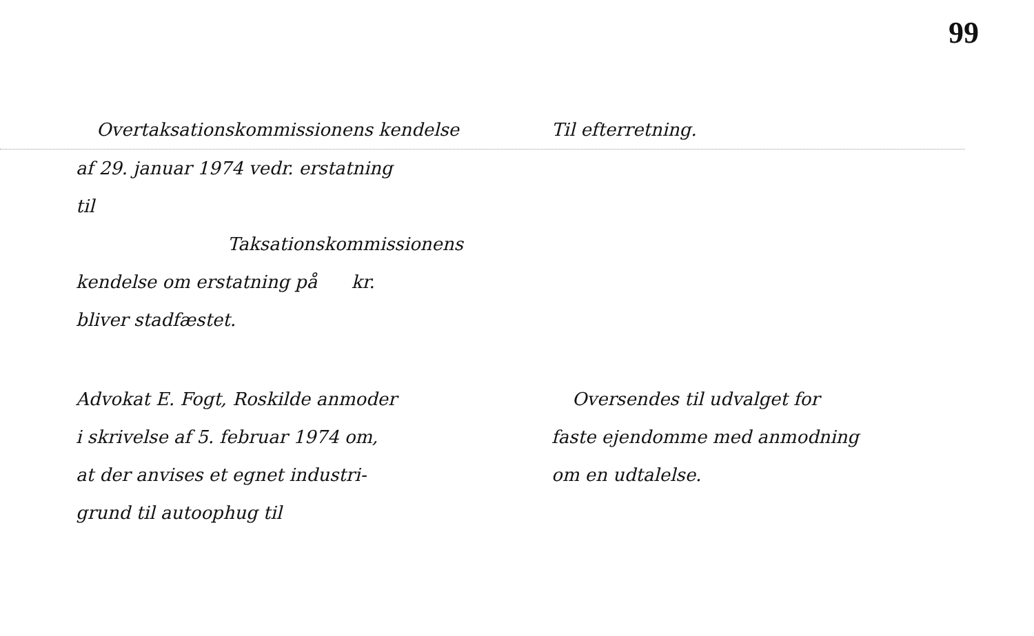99
Overtaksationskommissionens kendelse Til efterretning.
af 29. januar 1974 vedr. erstatning
til
Taksationskommissionens
kendelse om erstatning på kr.
bliver stadfæstet.
Advokat E. Fogt, Roskilde anmoder
i skrivelse af 5. februar 1974 om,
at der anvises et egnet industri-
grund til autoophug til
Oversendes til udvalget for
faste ejendomme med anmodning
om en udtalelse.